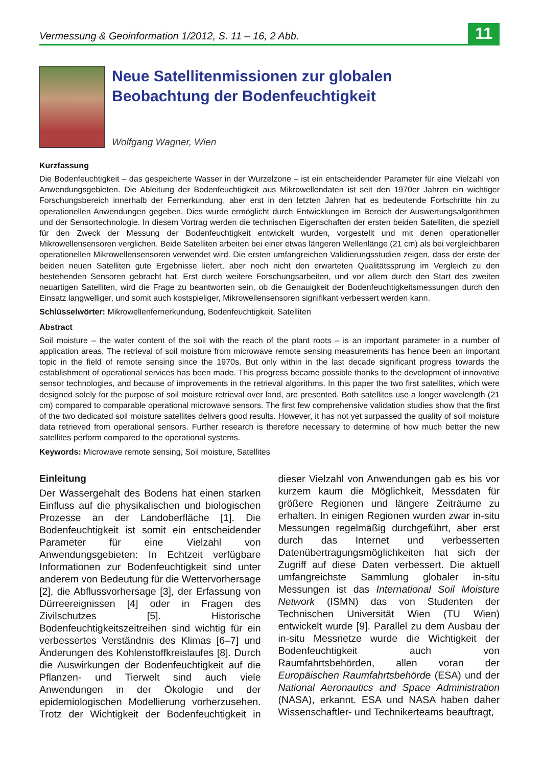Vermessung & Geoinformation 1/2012, S. 11 – 16, 2 Abb.
11
Neue Satellitenmissionen zur globalen
Beobachtung der Bodenfeuchtigkeit
Wolfgang Wagner, Wien
Kurzfassung
Die Bodenfeuchtigkeit – das gespeicherte Wasser in der Wurzelzone – ist ein entscheidender Parameter für eine Vielzahl von Anwendungsgebieten. Die Ableitung der Bodenfeuchtigkeit aus Mikrowellendaten ist seit den 1970er Jahren ein wichtiger Forschungsbereich innerhalb der Fernerkundung, aber erst in den letzten Jahren hat es bedeutende Fortschritte hin zu operationellen Anwendungen gegeben. Dies wurde ermöglicht durch Entwicklungen im Bereich der Auswertungsalgorithmen und der Sensortechnologie. In diesem Vortrag werden die technischen Eigenschaften der ersten beiden Satelliten, die speziell für den Zweck der Messung der Bodenfeuchtigkeit entwickelt wurden, vorgestellt und mit denen operationeller Mikrowellensensoren verglichen. Beide Satelliten arbeiten bei einer etwas längeren Wellenlänge (21 cm) als bei vergleichbaren operationellen Mikrowellensensoren verwendet wird. Die ersten umfangreichen Validierungsstudien zeigen, dass der erste der beiden neuen Satelliten gute Ergebnisse liefert, aber noch nicht den erwarteten Qualitätssprung im Vergleich zu den bestehenden Sensoren gebracht hat. Erst durch weitere Forschungsarbeiten, und vor allem durch den Start des zweiten neuartigen Satelliten, wird die Frage zu beantworten sein, ob die Genauigkeit der Bodenfeuchtigkeitsmessungen durch den Einsatz langwelliger, und somit auch kostspieliger, Mikrowellensensoren signifikant verbessert werden kann.
Schlüsselwörter: Mikrowellenfernerkundung, Bodenfeuchtigkeit, Satelliten
Abstract
Soil moisture – the water content of the soil with the reach of the plant roots – is an important parameter in a number of application areas. The retrieval of soil moisture from microwave remote sensing measurements has hence been an important topic in the field of remote sensing since the 1970s. But only within in the last decade significant progress towards the establishment of operational services has been made. This progress became possible thanks to the development of innovative sensor technologies, and because of improvements in the retrieval algorithms. In this paper the two first satellites, which were designed solely for the purpose of soil moisture retrieval over land, are presented. Both satellites use a longer wavelength (21 cm) compared to comparable operational microwave sensors. The first few comprehensive validation studies show that the first of the two dedicated soil moisture satellites delivers good results. However, it has not yet surpassed the quality of soil moisture data retrieved from operational sensors. Further research is therefore necessary to determine of how much better the new satellites perform compared to the operational systems.
Keywords: Microwave remote sensing, Soil moisture, Satellites
Einleitung
Der Wassergehalt des Bodens hat einen starken Einfluss auf die physikalischen und biologischen Prozesse an der Landoberfläche [1]. Die Bodenfeuchtigkeit ist somit ein entscheidender Parameter für eine Vielzahl von Anwendungsgebieten: In Echtzeit verfügbare Informationen zur Bodenfeuchtigkeit sind unter anderem von Bedeutung für die Wettervorhersage [2], die Abflussvorhersage [3], der Erfassung von Dürreereignissen [4] oder in Fragen des Zivilschutzes [5]. Historische Bodenfeuchtigkeitszeitreihen sind wichtig für ein verbessertes Verständnis des Klimas [6–7] und Änderungen des Kohlenstoffkreislaufes [8]. Durch die Auswirkungen der Bodenfeuchtigkeit auf die Pflanzen- und Tierwelt sind auch viele Anwendungen in der Ökologie und der epidemiologischen Modellierung vorherzusehen. Trotz der Wichtigkeit der Bodenfeuchtigkeit in dieser Vielzahl von Anwendungen gab es bis vor kurzem kaum die Möglichkeit, Messdaten für größere Regionen und längere Zeiträume zu erhalten. In einigen Regionen wurden zwar in-situ Messungen regelmäßig durchgeführt, aber erst durch das Internet und verbesserten Datenübertragungsmöglichkeiten hat sich der Zugriff auf diese Daten verbessert. Die aktuell umfangreichste Sammlung globaler in-situ Messungen ist das International Soil Moisture Network (ISMN) das von Studenten der Technischen Universität Wien (TU Wien) entwickelt wurde [9]. Parallel zu dem Ausbau der in-situ Messnetze wurde die Wichtigkeit der Bodenfeuchtigkeit auch von Raumfahrtsbehörden, allen voran der Europäischen Raumfahrtsbehörde (ESA) und der National Aeronautics and Space Administration (NASA), erkannt. ESA und NASA haben daher Wissenschaftler- und Technikerteams beauftragt,